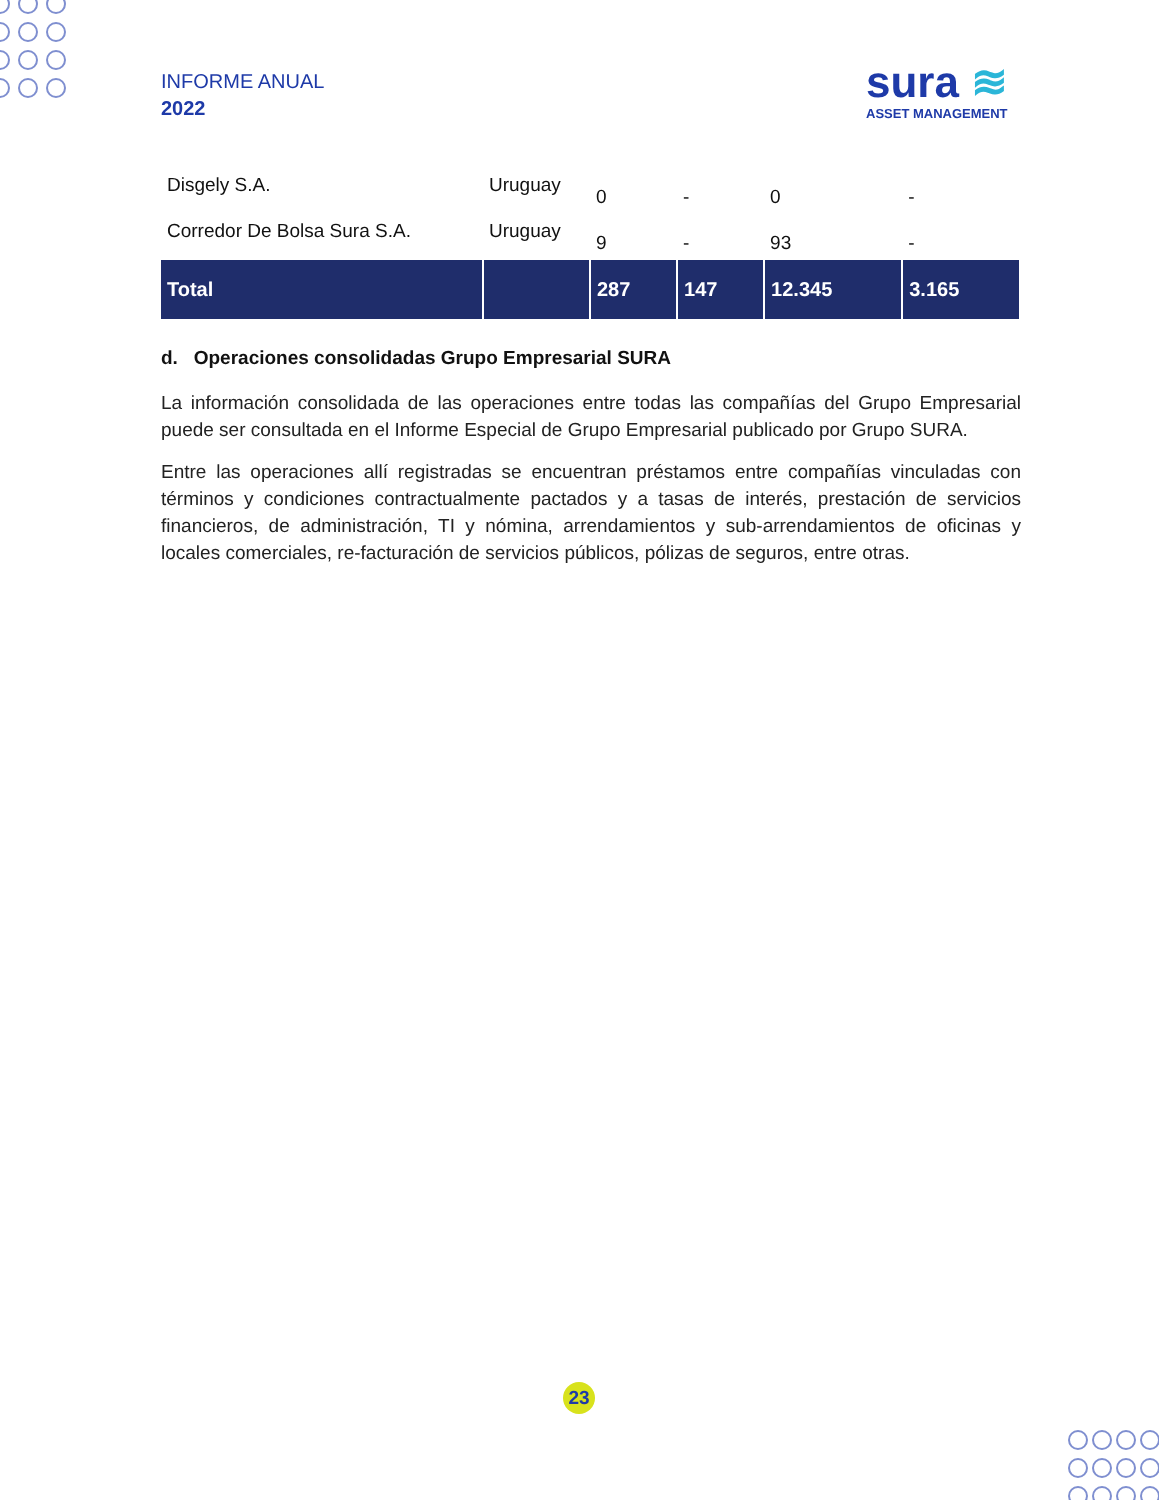INFORME ANUAL
2022
sura ≋
ASSET MANAGEMENT
| Disgely S.A. | Uruguay | 0 | - | 0 | - |
| Corredor De Bolsa Sura S.A. | Uruguay | 9 | - | 93 | - |
| Total | | 287 | 147 | 12.345 | 3.165 |
d. Operaciones consolidadas Grupo Empresarial SURA
La información consolidada de las operaciones entre todas las compañías del Grupo Empresarial puede ser consultada en el Informe Especial de Grupo Empresarial publicado por Grupo SURA.
Entre las operaciones allí registradas se encuentran préstamos entre compañías vinculadas con términos y condiciones contractualmente pactados y a tasas de interés, prestación de servicios financieros, de administración, TI y nómina, arrendamientos y sub-arrendamientos de oficinas y locales comerciales, re-facturación de servicios públicos, pólizas de seguros, entre otras.
23